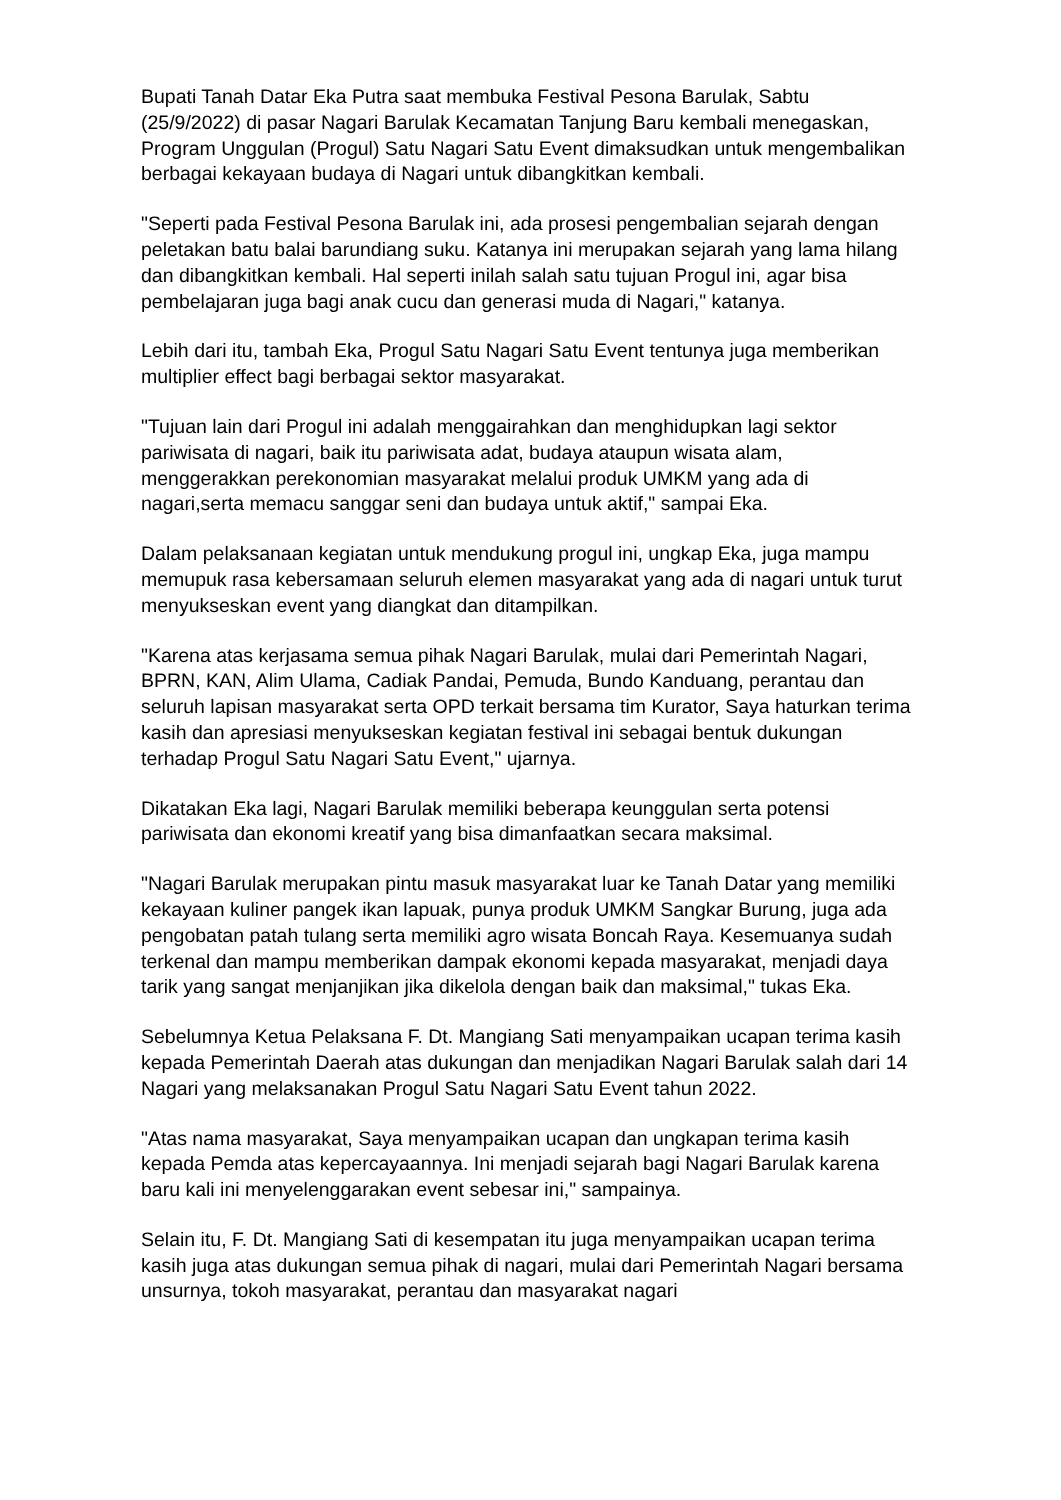Bupati Tanah Datar Eka Putra saat membuka Festival Pesona Barulak, Sabtu (25/9/2022) di pasar Nagari Barulak Kecamatan Tanjung Baru kembali menegaskan, Program Unggulan (Progul) Satu Nagari Satu Event dimaksudkan untuk mengembalikan berbagai kekayaan budaya di Nagari untuk dibangkitkan kembali.
"Seperti pada Festival Pesona Barulak ini, ada prosesi pengembalian sejarah dengan peletakan batu balai barundiang suku. Katanya ini merupakan sejarah yang lama hilang dan dibangkitkan kembali. Hal seperti inilah salah satu tujuan Progul ini, agar bisa pembelajaran juga bagi anak cucu dan generasi muda di Nagari," katanya.
Lebih dari itu, tambah Eka, Progul Satu Nagari Satu Event tentunya juga memberikan multiplier effect bagi berbagai sektor masyarakat.
"Tujuan lain dari Progul ini adalah menggairahkan dan menghidupkan lagi sektor pariwisata di nagari, baik itu pariwisata adat, budaya ataupun wisata alam, menggerakkan perekonomian masyarakat melalui produk UMKM yang ada di nagari,serta memacu sanggar seni dan budaya untuk aktif," sampai Eka.
Dalam pelaksanaan kegiatan untuk mendukung progul ini, ungkap Eka, juga mampu memupuk rasa kebersamaan seluruh elemen masyarakat yang ada di nagari untuk turut menyukseskan event yang diangkat dan ditampilkan.
"Karena atas kerjasama semua pihak Nagari Barulak, mulai dari Pemerintah Nagari, BPRN, KAN, Alim Ulama, Cadiak Pandai, Pemuda, Bundo Kanduang, perantau dan seluruh lapisan masyarakat serta OPD terkait bersama tim Kurator, Saya haturkan terima kasih dan apresiasi menyukseskan kegiatan festival ini sebagai bentuk dukungan terhadap Progul Satu Nagari Satu Event," ujarnya.
Dikatakan Eka lagi, Nagari Barulak memiliki beberapa keunggulan serta potensi pariwisata dan ekonomi kreatif yang bisa dimanfaatkan secara maksimal.
"Nagari Barulak merupakan pintu masuk masyarakat luar ke Tanah Datar yang memiliki kekayaan kuliner pangek ikan lapuak, punya produk UMKM Sangkar Burung, juga ada pengobatan patah tulang serta memiliki agro wisata Boncah Raya. Kesemuanya sudah terkenal dan mampu memberikan dampak ekonomi kepada masyarakat, menjadi daya tarik yang sangat menjanjikan jika dikelola dengan baik dan maksimal," tukas Eka.
Sebelumnya Ketua Pelaksana F. Dt. Mangiang Sati menyampaikan ucapan terima kasih kepada Pemerintah Daerah atas dukungan dan menjadikan Nagari Barulak salah dari 14 Nagari yang melaksanakan Progul Satu Nagari Satu Event tahun 2022.
"Atas nama masyarakat, Saya menyampaikan ucapan dan ungkapan terima kasih kepada Pemda atas kepercayaannya. Ini menjadi sejarah bagi Nagari Barulak karena baru kali ini menyelenggarakan event sebesar ini," sampainya.
Selain itu, F. Dt. Mangiang Sati di kesempatan itu juga menyampaikan ucapan terima kasih juga atas dukungan semua pihak di nagari, mulai dari Pemerintah Nagari bersama unsurnya, tokoh masyarakat, perantau dan masyarakat nagari